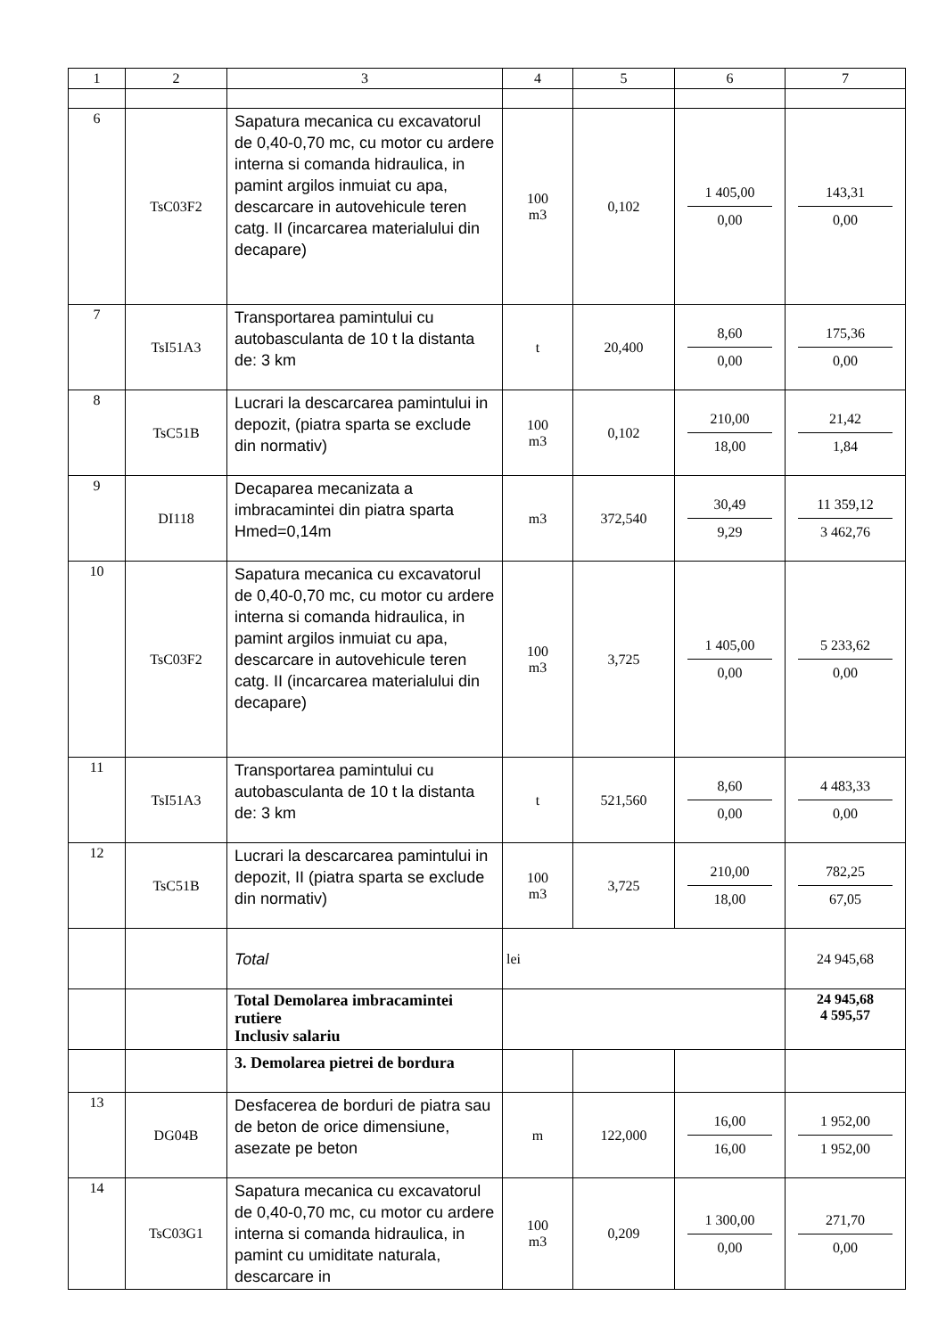| 1 | 2 | 3 | 4 | 5 | 6 | 7 |
| --- | --- | --- | --- | --- | --- | --- |
| 6 | TsC03F2 | Sapatura mecanica cu excavatorul de 0,40-0,70 mc, cu motor cu ardere interna si comanda hidraulica, in pamint argilos inmuiat cu apa, descarcare in autovehicule teren catg. II (incarcarea materialului din decapare) | 100 m3 | 0,102 | 1 405,00 0,00 | 143,31 0,00 |
| 7 | TsI51A3 | Transportarea pamintului cu autobasculanta de 10 t la distanta de: 3 km | t | 20,400 | 8,60 0,00 | 175,36 0,00 |
| 8 | TsC51B | Lucrari la descarcarea pamintului in depozit, (piatra sparta se exclude din normativ) | 100 m3 | 0,102 | 210,00 18,00 | 21,42 1,84 |
| 9 | DI118 | Decaparea mecanizata a imbracamintei din piatra sparta Hmed=0,14m | m3 | 372,540 | 30,49 9,29 | 11 359,12 3 462,76 |
| 10 | TsC03F2 | Sapatura mecanica cu excavatorul de 0,40-0,70 mc, cu motor cu ardere interna si comanda hidraulica, in pamint argilos inmuiat cu apa, descarcare in autovehicule teren catg. II (incarcarea materialului din decapare) | 100 m3 | 3,725 | 1 405,00 0,00 | 5 233,62 0,00 |
| 11 | TsI51A3 | Transportarea pamintului cu autobasculanta de 10 t la distanta de: 3 km | t | 521,560 | 8,60 0,00 | 4 483,33 0,00 |
| 12 | TsC51B | Lucrari la descarcarea pamintului in depozit, II (piatra sparta se exclude din normativ) | 100 m3 | 3,725 | 210,00 18,00 | 782,25 67,05 |
| | | Total | lei | | | 24 945,68 |
| | | Total Demolarea imbracamintei rutiere Inclusiv salariu | | | | 24 945,68 4 595,57 |
| | | 3. Demolarea pietrei de bordura | | | | |
| 13 | DG04B | Desfacerea de borduri de piatra sau de beton de orice dimensiune, asezate pe beton | m | 122,000 | 16,00 16,00 | 1 952,00 1 952,00 |
| 14 | TsC03G1 | Sapatura mecanica cu excavatorul de 0,40-0,70 mc, cu motor cu ardere interna si comanda hidraulica, in pamint cu umiditate naturala, descarcare in | 100 m3 | 0,209 | 1 300,00 0,00 | 271,70 0,00 |